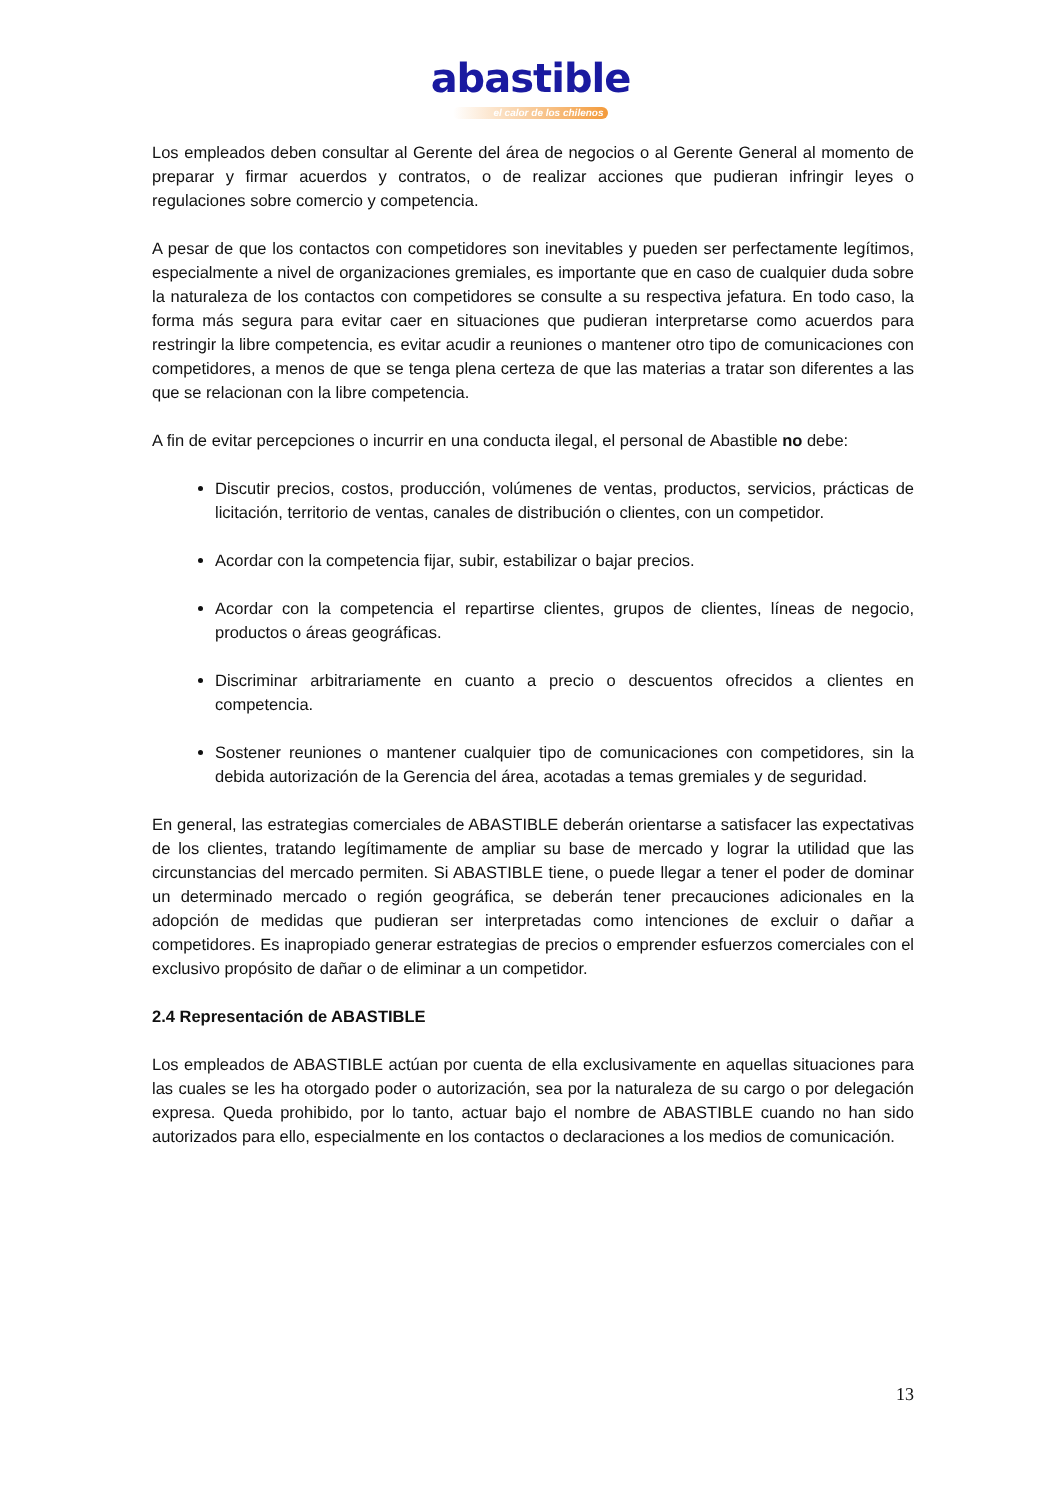abastible
el calor de los chilenos
Los empleados deben consultar al Gerente del área de negocios o al Gerente General al momento de preparar y firmar acuerdos y contratos, o de realizar acciones que pudieran infringir leyes o regulaciones sobre comercio y competencia.
A pesar de que los contactos con competidores son inevitables y pueden ser perfectamente legítimos, especialmente a nivel de organizaciones gremiales, es importante que en caso de cualquier duda sobre la naturaleza de los contactos con competidores se consulte a su respectiva jefatura. En todo caso, la forma más segura para evitar caer en situaciones que pudieran interpretarse como acuerdos para restringir la libre competencia, es evitar acudir a reuniones o mantener otro tipo de comunicaciones con competidores, a menos de que se tenga plena certeza de que las materias a tratar son diferentes a las que se relacionan con la libre competencia.
A fin de evitar percepciones o incurrir en una conducta ilegal, el personal de Abastible no debe:
Discutir precios, costos, producción, volúmenes de ventas, productos, servicios, prácticas de licitación, territorio de ventas, canales de distribución o clientes, con un competidor.
Acordar con la competencia fijar, subir, estabilizar o bajar precios.
Acordar con la competencia el repartirse clientes, grupos de clientes, líneas de negocio, productos o áreas geográficas.
Discriminar arbitrariamente en cuanto a precio o descuentos ofrecidos a clientes en competencia.
Sostener reuniones o mantener cualquier tipo de comunicaciones con competidores, sin la debida autorización de la Gerencia del área, acotadas a temas gremiales y de seguridad.
En general, las estrategias comerciales de ABASTIBLE deberán orientarse a satisfacer las expectativas de los clientes, tratando legítimamente de ampliar su base de mercado y lograr la utilidad que las circunstancias del mercado permiten. Si ABASTIBLE tiene, o puede llegar a tener el poder de dominar un determinado mercado o región geográfica, se deberán tener precauciones adicionales en la adopción de medidas que pudieran ser interpretadas como intenciones de excluir o dañar a competidores. Es inapropiado generar estrategias de precios o emprender esfuerzos comerciales con el exclusivo propósito de dañar o de eliminar a un competidor.
2.4 Representación de ABASTIBLE
Los empleados de ABASTIBLE actúan por cuenta de ella exclusivamente en aquellas situaciones para las cuales se les ha otorgado poder o autorización, sea por la naturaleza de su cargo o por delegación expresa. Queda prohibido, por lo tanto, actuar bajo el nombre de ABASTIBLE cuando no han sido autorizados para ello, especialmente en los contactos o declaraciones a los medios de comunicación.
13